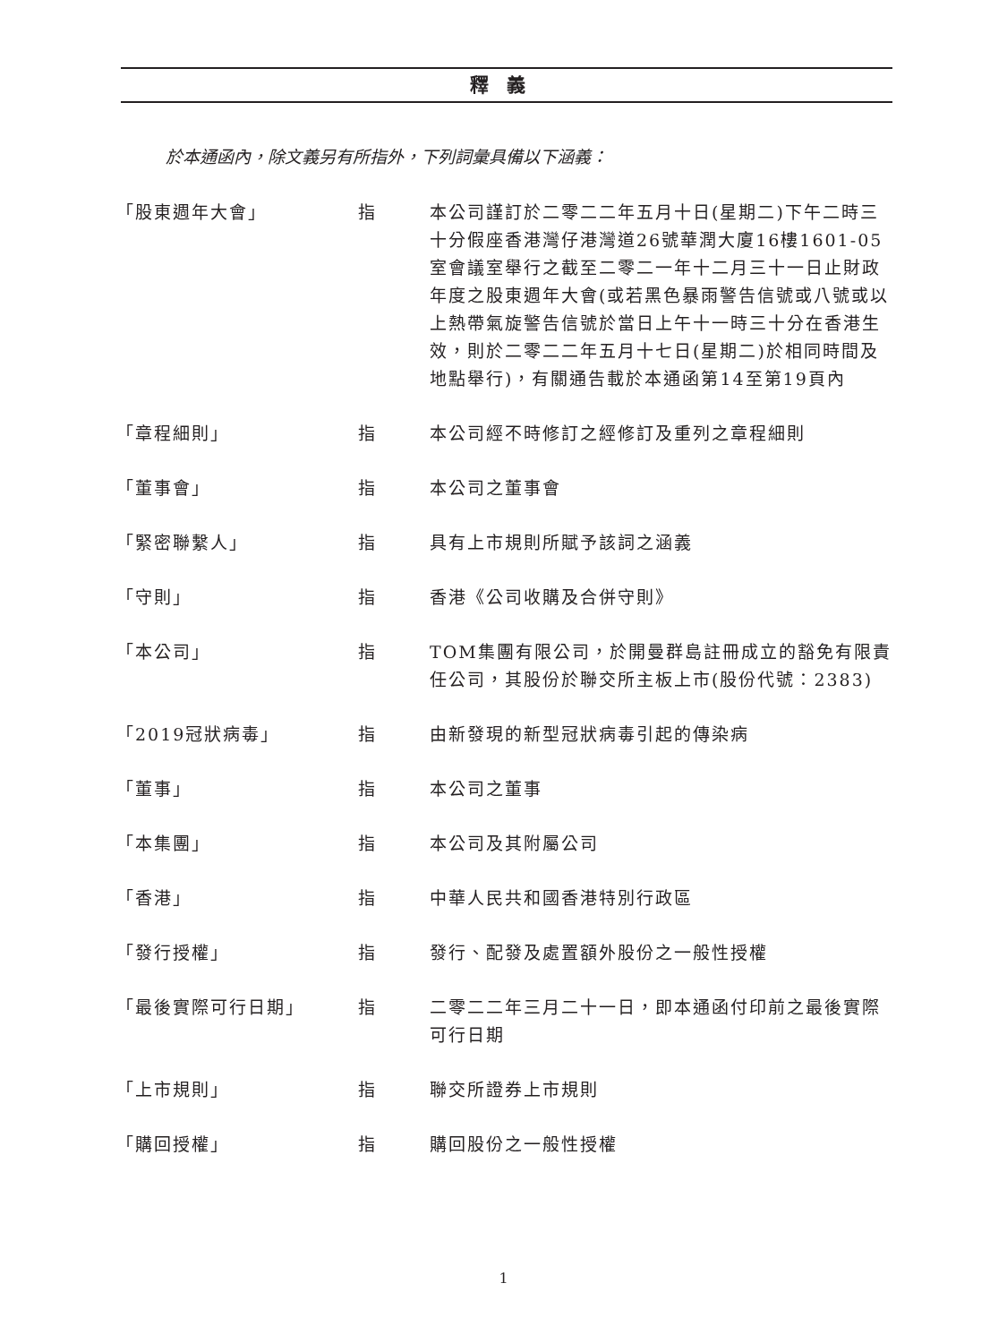釋義
於本通函內，除文義另有所指外，下列詞彙具備以下涵義：
| 「股東週年大會」 | 指 | 本公司謹訂於二零二二年五月十日(星期二)下午二時三十分假座香港灣仔港灣道26號華潤大廈16樓1601-05室會議室舉行之截至二零二一年十二月三十一日止財政年度之股東週年大會(或若黑色暴雨警告信號或八號或以上熱帶氣旋警告信號於當日上午十一時三十分在香港生效，則於二零二二年五月十七日(星期二)於相同時間及地點舉行)，有關通告載於本通函第14至第19頁內 |
| 「章程細則」 | 指 | 本公司經不時修訂之經修訂及重列之章程細則 |
| 「董事會」 | 指 | 本公司之董事會 |
| 「緊密聯繫人」 | 指 | 具有上市規則所賦予該詞之涵義 |
| 「守則」 | 指 | 香港《公司收購及合併守則》 |
| 「本公司」 | 指 | TOM集團有限公司，於開曼群島註冊成立的豁免有限責任公司，其股份於聯交所主板上市(股份代號：2383) |
| 「2019冠狀病毒」 | 指 | 由新發現的新型冠狀病毒引起的傳染病 |
| 「董事」 | 指 | 本公司之董事 |
| 「本集團」 | 指 | 本公司及其附屬公司 |
| 「香港」 | 指 | 中華人民共和國香港特別行政區 |
| 「發行授權」 | 指 | 發行、配發及處置額外股份之一般性授權 |
| 「最後實際可行日期」 | 指 | 二零二二年三月二十一日，即本通函付印前之最後實際可行日期 |
| 「上市規則」 | 指 | 聯交所證券上市規則 |
| 「購回授權」 | 指 | 購回股份之一般性授權 |
1